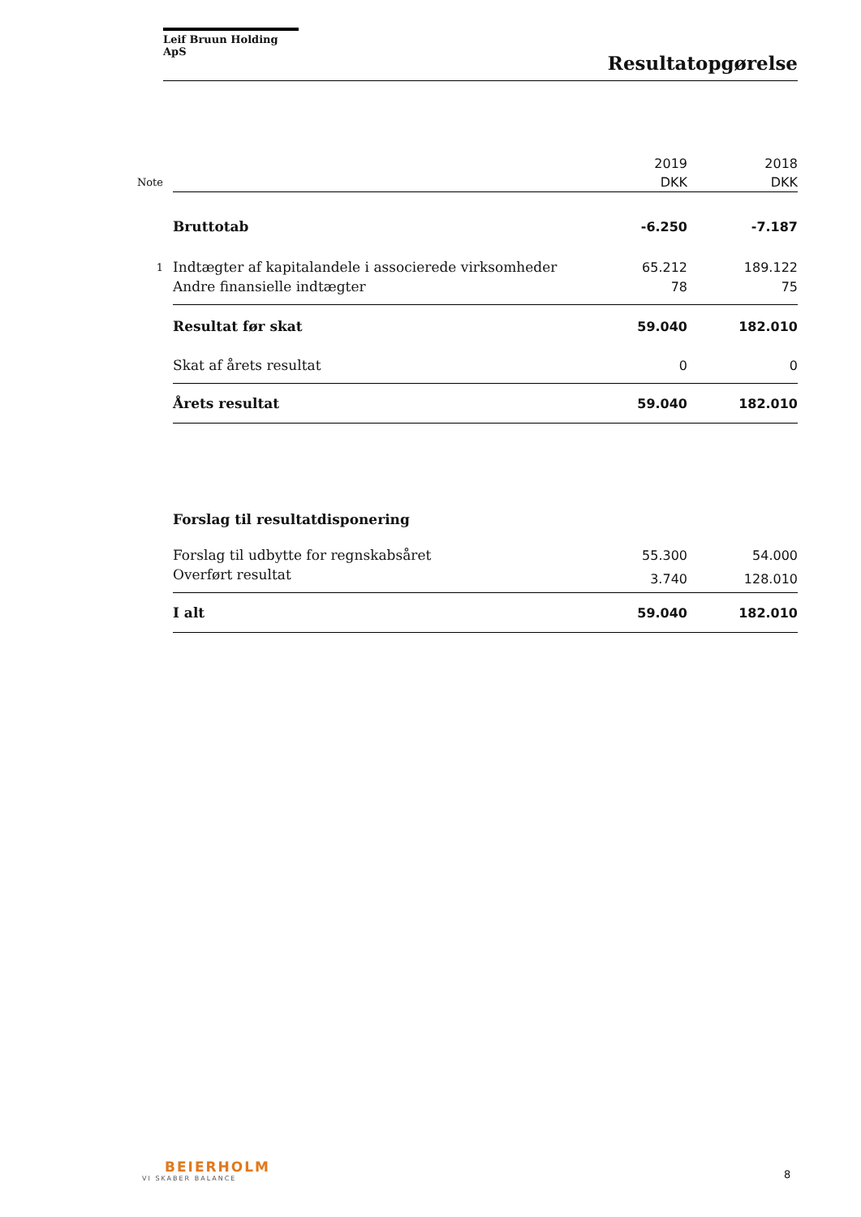Leif Bruun Holding ApS
Resultatopgørelse
| | | 2019 | 2018 |
| Note | | DKK | DKK |
| | Bruttotab | -6.250 | -7.187 |
| 1 | Indtægter af kapitalandele i associerede virksomheder | 65.212 | 189.122 |
| | Andre finansielle indtægter | 78 | 75 |
| | Resultat før skat | 59.040 | 182.010 |
| | Skat af årets resultat | 0 | 0 |
| | Årets resultat | 59.040 | 182.010 |
| | Forslag til resultatdisponering | | |
| | Forslag til udbytte for regnskabsåret | 55.300 | 54.000 |
| | Overført resultat | 3.740 | 128.010 |
| | I alt | 59.040 | 182.010 |
BEIERHOLM
VI SKABER BALANCE
8